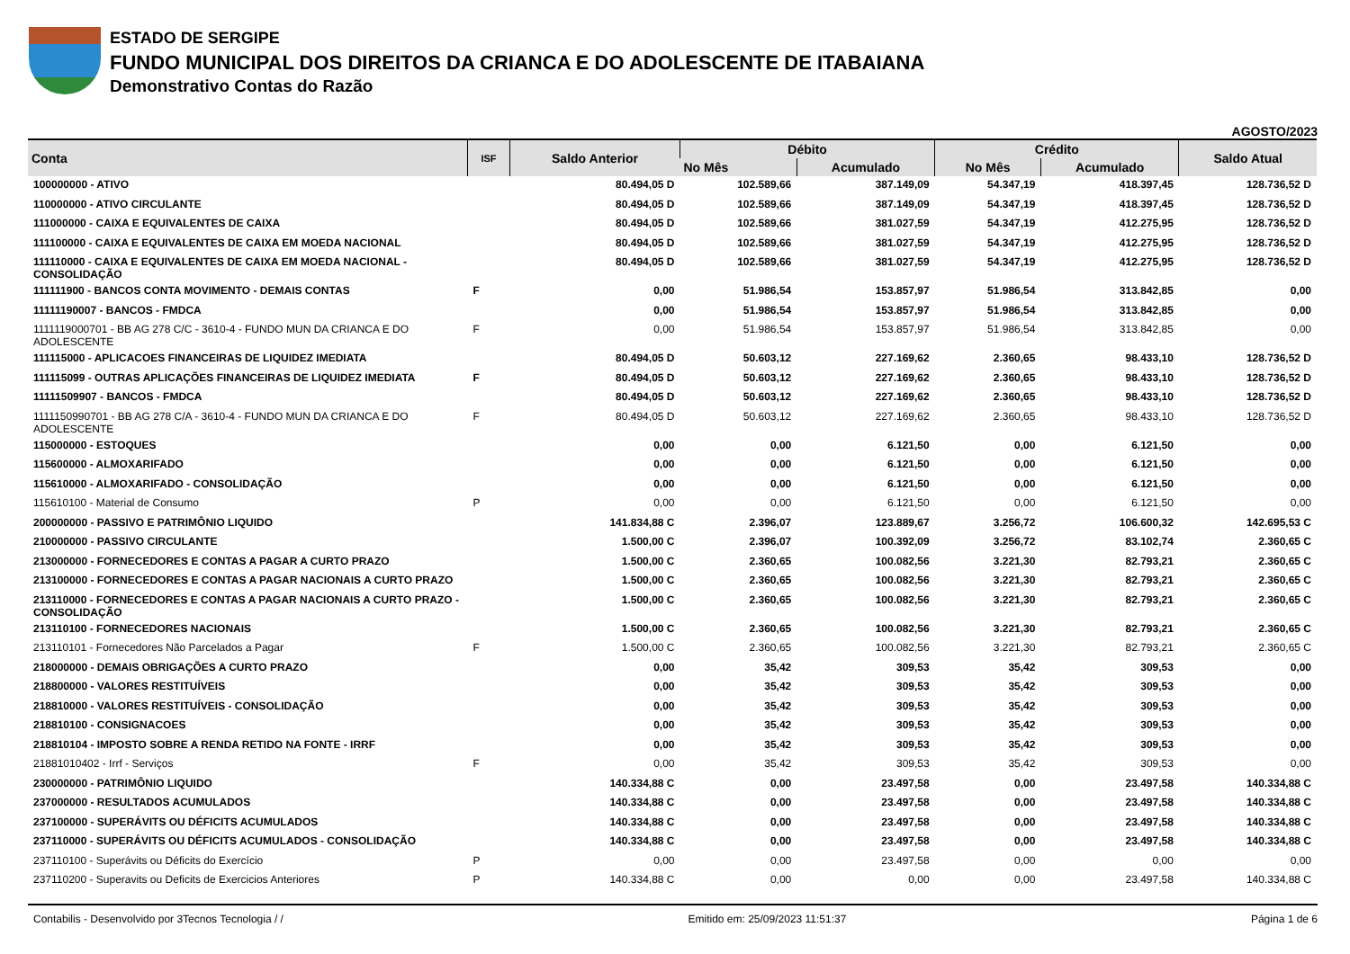ESTADO DE SERGIPE
FUNDO MUNICIPAL DOS DIREITOS DA CRIANCA E DO ADOLESCENTE DE ITABAIANA
Demonstrativo Contas do Razão
AGOSTO/2023
| Conta | ISF | Saldo Anterior | Débito | | Crédito | | Saldo Atual |
| --- | --- | --- | --- | --- | --- | --- | --- |
| | | | No Mês | Acumulado | No Mês | Acumulado | |
| 100000000 - ATIVO | | 80.494,05 D | 102.589,66 | 387.149,09 | 54.347,19 | 418.397,45 | 128.736,52 D |
| 110000000 - ATIVO CIRCULANTE | | 80.494,05 D | 102.589,66 | 387.149,09 | 54.347,19 | 418.397,45 | 128.736,52 D |
| 111000000 - CAIXA E EQUIVALENTES DE CAIXA | | 80.494,05 D | 102.589,66 | 381.027,59 | 54.347,19 | 412.275,95 | 128.736,52 D |
| 111100000 - CAIXA E EQUIVALENTES DE CAIXA EM MOEDA NACIONAL | | 80.494,05 D | 102.589,66 | 381.027,59 | 54.347,19 | 412.275,95 | 128.736,52 D |
| 111110000 - CAIXA E EQUIVALENTES DE CAIXA EM MOEDA NACIONAL - CONSOLIDAÇÃO | | 80.494,05 D | 102.589,66 | 381.027,59 | 54.347,19 | 412.275,95 | 128.736,52 D |
| 111111900 - BANCOS CONTA MOVIMENTO - DEMAIS CONTAS | F | 0,00 | 51.986,54 | 153.857,97 | 51.986,54 | 313.842,85 | 0,00 |
| 11111190007 - BANCOS - FMDCA | | 0,00 | 51.986,54 | 153.857,97 | 51.986,54 | 313.842,85 | 0,00 |
| 1111119000701 - BB AG 278 C/C - 3610-4 - FUNDO MUN DA CRIANCA E DO ADOLESCENTE | F | 0,00 | 51.986,54 | 153.857,97 | 51.986,54 | 313.842,85 | 0,00 |
| 111115000 - APLICACOES FINANCEIRAS DE LIQUIDEZ IMEDIATA | | 80.494,05 D | 50.603,12 | 227.169,62 | 2.360,65 | 98.433,10 | 128.736,52 D |
| 111115099 - OUTRAS APLICAÇÕES FINANCEIRAS DE LIQUIDEZ IMEDIATA | F | 80.494,05 D | 50.603,12 | 227.169,62 | 2.360,65 | 98.433,10 | 128.736,52 D |
| 11111509907 - BANCOS - FMDCA | | 80.494,05 D | 50.603,12 | 227.169,62 | 2.360,65 | 98.433,10 | 128.736,52 D |
| 1111150990701 - BB AG 278 C/A - 3610-4 - FUNDO MUN DA CRIANCA E DO ADOLESCENTE | F | 80.494,05 D | 50.603,12 | 227.169,62 | 2.360,65 | 98.433,10 | 128.736,52 D |
| 115000000 - ESTOQUES | | 0,00 | 0,00 | 6.121,50 | 0,00 | 6.121,50 | 0,00 |
| 115600000 - ALMOXARIFADO | | 0,00 | 0,00 | 6.121,50 | 0,00 | 6.121,50 | 0,00 |
| 115610000 - ALMOXARIFADO - CONSOLIDAÇÃO | | 0,00 | 0,00 | 6.121,50 | 0,00 | 6.121,50 | 0,00 |
| 115610100 - Material de Consumo | P | 0,00 | 0,00 | 6.121,50 | 0,00 | 6.121,50 | 0,00 |
| 200000000 - PASSIVO E PATRIMÔNIO LIQUIDO | | 141.834,88 C | 2.396,07 | 123.889,67 | 3.256,72 | 106.600,32 | 142.695,53 C |
| 210000000 - PASSIVO CIRCULANTE | | 1.500,00 C | 2.396,07 | 100.392,09 | 3.256,72 | 83.102,74 | 2.360,65 C |
| 213000000 - FORNECEDORES E CONTAS A PAGAR A CURTO PRAZO | | 1.500,00 C | 2.360,65 | 100.082,56 | 3.221,30 | 82.793,21 | 2.360,65 C |
| 213100000 - FORNECEDORES E CONTAS A PAGAR NACIONAIS A CURTO PRAZO | | 1.500,00 C | 2.360,65 | 100.082,56 | 3.221,30 | 82.793,21 | 2.360,65 C |
| 213110000 - FORNECEDORES E CONTAS A PAGAR NACIONAIS A CURTO PRAZO - CONSOLIDAÇÃO | | 1.500,00 C | 2.360,65 | 100.082,56 | 3.221,30 | 82.793,21 | 2.360,65 C |
| 213110100 - FORNECEDORES NACIONAIS | | 1.500,00 C | 2.360,65 | 100.082,56 | 3.221,30 | 82.793,21 | 2.360,65 C |
| 213110101 - Fornecedores Não Parcelados a Pagar | F | 1.500,00 C | 2.360,65 | 100.082,56 | 3.221,30 | 82.793,21 | 2.360,65 C |
| 218000000 - DEMAIS OBRIGAÇÕES A CURTO PRAZO | | 0,00 | 35,42 | 309,53 | 35,42 | 309,53 | 0,00 |
| 218800000 - VALORES RESTITUÍVEIS | | 0,00 | 35,42 | 309,53 | 35,42 | 309,53 | 0,00 |
| 218810000 - VALORES RESTITUÍVEIS - CONSOLIDAÇÃO | | 0,00 | 35,42 | 309,53 | 35,42 | 309,53 | 0,00 |
| 218810100 - CONSIGNACOES | | 0,00 | 35,42 | 309,53 | 35,42 | 309,53 | 0,00 |
| 218810104 - IMPOSTO SOBRE A RENDA RETIDO NA FONTE - IRRF | | 0,00 | 35,42 | 309,53 | 35,42 | 309,53 | 0,00 |
| 21881010402 - Irrf - Serviços | F | 0,00 | 35,42 | 309,53 | 35,42 | 309,53 | 0,00 |
| 230000000 - PATRIMÔNIO LIQUIDO | | 140.334,88 C | 0,00 | 23.497,58 | 0,00 | 23.497,58 | 140.334,88 C |
| 237000000 - RESULTADOS ACUMULADOS | | 140.334,88 C | 0,00 | 23.497,58 | 0,00 | 23.497,58 | 140.334,88 C |
| 237100000 - SUPERÁVITS OU DÉFICITS ACUMULADOS | | 140.334,88 C | 0,00 | 23.497,58 | 0,00 | 23.497,58 | 140.334,88 C |
| 237110000 - SUPERÁVITS OU DÉFICITS ACUMULADOS - CONSOLIDAÇÃO | | 140.334,88 C | 0,00 | 23.497,58 | 0,00 | 23.497,58 | 140.334,88 C |
| 237110100 - Superávits ou Déficits do Exercício | P | 0,00 | 0,00 | 23.497,58 | 0,00 | 0,00 | 0,00 |
| 237110200 - Superavits ou Deficits de Exercicios Anteriores | P | 140.334,88 C | 0,00 | 0,00 | 0,00 | 23.497,58 | 140.334,88 C |
Contabilis - Desenvolvido por 3Tecnos Tecnologia / / Emitido em: 25/09/2023 11:51:37 Página 1 de 6